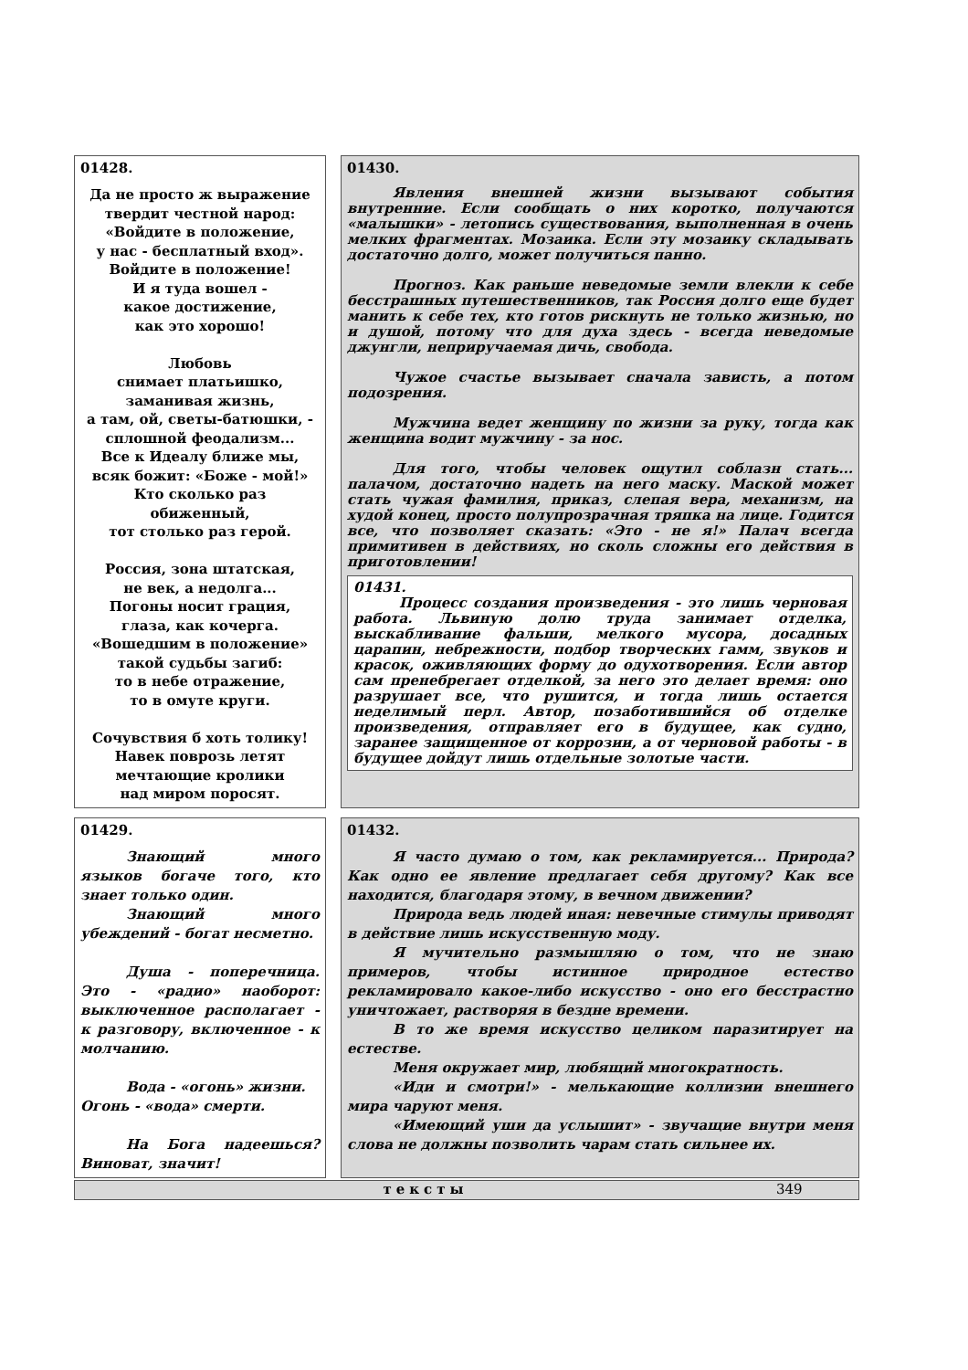01428.
Да не просто ж выражение
твердит честной народ:
«Войдите в положение,
у нас - бесплатный вход».
Войдите в положение!
И я туда вошел -
какое достижение,
как это хорошо!
Любовь
снимает платьишко,
заманивая жизнь,
а там, ой, светы-батюшки, -
сплошной феодализм...
Все к Идеалу ближе мы,
всяк божит: «Боже - мой!»
Кто сколько раз
обиженный,
тот столько раз герой.
Россия, зона штатская,
не век, а недолга...
Погоны носит грация,
глаза, как кочерга.
«Вошедшим в положение»
такой судьбы загиб:
то в небе отражение,
то в омуте круги.
Сочувствия б хоть толику!
Навек поврозь летят
мечтающие кролики
над миром поросят.
01430.
Явления внешней жизни вызывают события внутренние. Если сообщать о них коротко, получаются «малышки» - летопись существования, выполненная в очень мелких фрагментах. Мозаика. Если эту мозаику складывать достаточно долго, может получиться панно.
Прогноз. Как раньше неведомые земли влекли к себе бесстрашных путешественников, так Россия долго еще будет манить к себе тех, кто готов рискнуть не только жизнью, но и душой, потому что для духа здесь - всегда неведомые джунгли, неприручаемая дичь, свобода.
Чужое счастье вызывает сначала зависть, а потом подозрения.
Мужчина ведет женщину по жизни за руку, тогда как женщина водит мужчину - за нос.
Для того, чтобы человек ощутил соблазн стать... палачом, достаточно надеть на него маску. Маской может стать чужая фамилия, приказ, слепая вера, механизм, на худой конец, просто полупрозрачная тряпка на лице. Годится все, что позволяет сказать: «Это - не я!» Палач всегда примитивен в действиях, но сколь сложны его действия в приготовлении!
01431.
Процесс создания произведения - это лишь черновая работа. Львиную долю труда занимает отделка, выскабливание фальши, мелкого мусора, досадных царапин, небрежности, подбор творческих гамм, звуков и красок, оживляющих форму до одухотворения. Если автор сам пренебрегает отделкой, за него это делает время: оно разрушает все, что рушится, и тогда лишь остается неделимый перл. Автор, позаботившийся об отделке произведения, отправляет его в будущее, как судно, заранее защищенное от коррозии, а от черновой работы - в будущее дойдут лишь отдельные золотые части.
01429.
Знающий много языков богаче того, кто знает только один.
Знающий много убеждений - богат несметно.
Душа - поперечница. Это - «радио» наоборот: выключенное располагает - к разговору, включенное - к молчанию.
Вода - «огонь» жизни.
Огонь - «вода» смерти.
На Бога надеешься? Виноват, значит!
01432.
Я часто думаю о том, как рекламируется... Природа? Как одно ее явление предлагает себя другому? Как все находится, благодаря этому, в вечном движении?
Природа ведь людей иная: невечные стимулы приводят в действие лишь искусственную моду.
Я мучительно размышляю о том, что не знаю примеров, чтобы истинное природное естество рекламировало какое-либо искусство - оно его бесстрастно уничтожает, растворяя в бездне времени.
В то же время искусство целиком паразитирует на естестве.
Меня окружает мир, любящий многократность.
«Иди и смотри!» - мелькающие коллизии внешнего мира чаруют меня.
«Имеющий уши да услышит» - звучащие внутри меня слова не должны позволить чарам стать сильнее их.
тексты 349